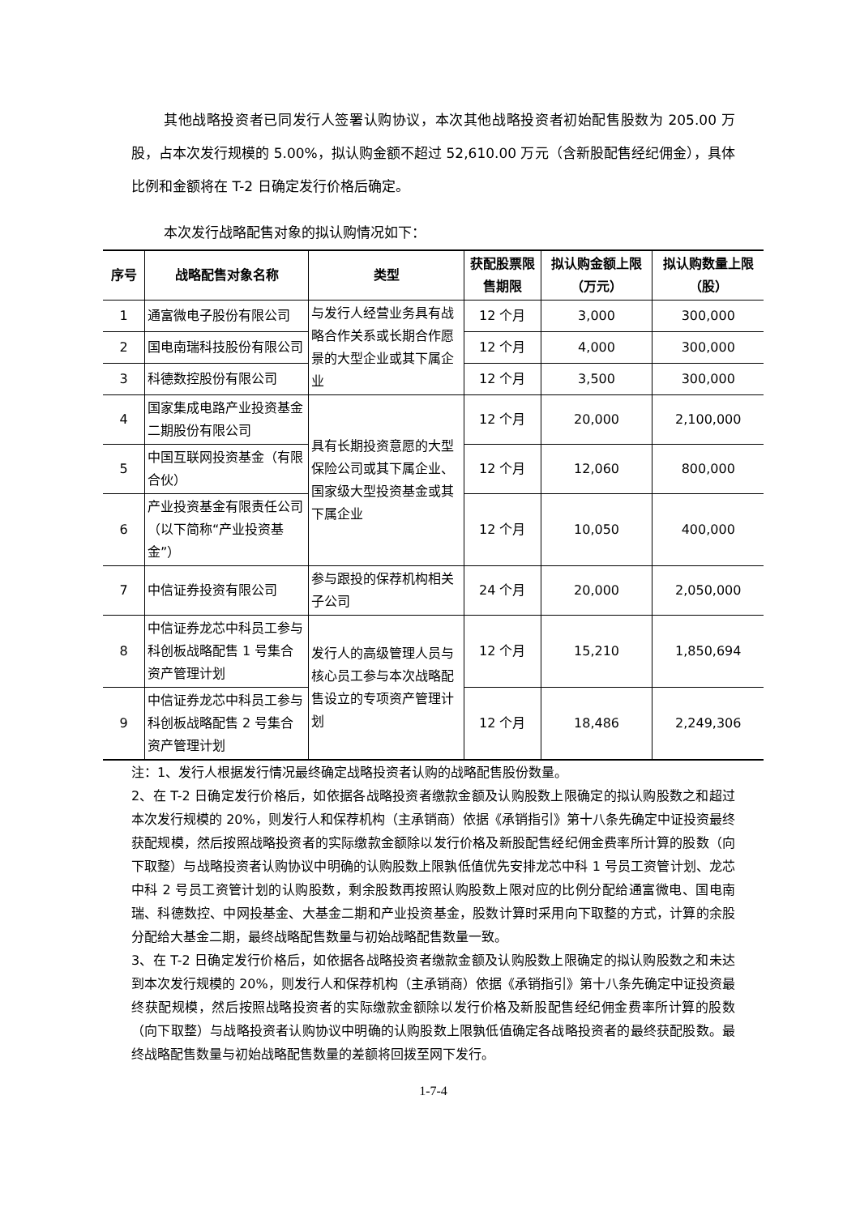其他战略投资者已同发行人签署认购协议，本次其他战略投资者初始配售股数为 205.00 万股，占本次发行规模的 5.00%，拟认购金额不超过 52,610.00 万元（含新股配售经纪佣金），具体比例和金额将在 T-2 日确定发行价格后确定。
本次发行战略配售对象的拟认购情况如下：
| 序号 | 战略配售对象名称 | 类型 | 获配股票限售期限 | 拟认购金额上限（万元） | 拟认购数量上限（股） |
| --- | --- | --- | --- | --- | --- |
| 1 | 通富微电子股份有限公司 | 与发行人经营业务具有战略合作关系或长期合作愿景的大型企业或其下属企业 | 12 个月 | 3,000 | 300,000 |
| 2 | 国电南瑞科技股份有限公司 | | 12 个月 | 4,000 | 300,000 |
| 3 | 科德数控股份有限公司 | | 12 个月 | 3,500 | 300,000 |
| 4 | 国家集成电路产业投资基金二期股份有限公司 | 具有长期投资意愿的大型保险公司或其下属企业、国家级大型投资基金或其下属企业 | 12 个月 | 20,000 | 2,100,000 |
| 5 | 中国互联网投资基金（有限合伙） | | 12 个月 | 12,060 | 800,000 |
| 6 | 产业投资基金有限责任公司（以下简称“产业投资基金”） | | 12 个月 | 10,050 | 400,000 |
| 7 | 中信证券投资有限公司 | 参与跟投的保荐机构相关子公司 | 24 个月 | 20,000 | 2,050,000 |
| 8 | 中信证券龙芯中科员工参与科创板战略配售 1 号集合资产管理计划 | 发行人的高级管理人员与核心员工参与本次战略配售设立的专项资产管理计划 | 12 个月 | 15,210 | 1,850,694 |
| 9 | 中信证券龙芯中科员工参与科创板战略配售 2 号集合资产管理计划 | | 12 个月 | 18,486 | 2,249,306 |
注：1、发行人根据发行情况最终确定战略投资者认购的战略配售股份数量。
2、在 T-2 日确定发行价格后，如依据各战略投资者缴款金额及认购股数上限确定的拟认购股数之和超过本次发行规模的 20%，则发行人和保荐机构（主承销商）依据《承销指引》第十八条先确定中证投资最终获配规模，然后按照战略投资者的实际缴款金额除以发行价格及新股配售经纪佣金费率所计算的股数（向下取整）与战略投资者认购协议中明确的认购股数上限孰低值优先安排龙芯中科 1 号员工资管计划、龙芯中科 2 号员工资管计划的认购股数，剩余股数再按照认购股数上限对应的比例分配给通富微电、国电南瑞、科德数控、中网投基金、大基金二期和产业投资基金，股数计算时采用向下取整的方式，计算的余股分配给大基金二期，最终战略配售数量与初始战略配售数量一致。
3、在 T-2 日确定发行价格后，如依据各战略投资者缴款金额及认购股数上限确定的拟认购股数之和未达到本次发行规模的 20%，则发行人和保荐机构（主承销商）依据《承销指引》第十八条先确定中证投资最终获配规模，然后按照战略投资者的实际缴款金额除以发行价格及新股配售经纪佣金费率所计算的股数（向下取整）与战略投资者认购协议中明确的认购股数上限孰低值确定各战略投资者的最终获配股数。最终战略配售数量与初始战略配售数量的差额将回拨至网下发行。
1-7-4